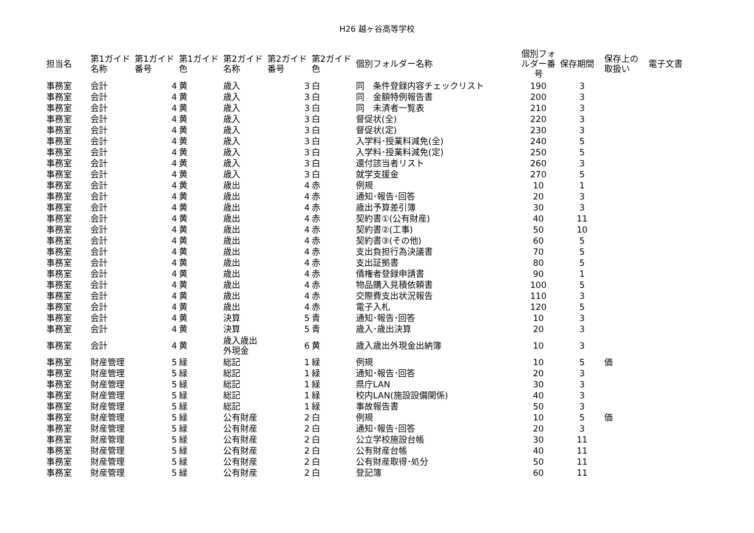H26 越ヶ谷高等学校
| 担当名 | 第1ガイド 名称 | 第1ガイド 番号 | 第1ガイド 色 | 第2ガイド 名称 | 第2ガイド 番号 | 第2ガイド 色 | 個別フォルダー名称 | 個別フォ ルダー番 号 | 保存期間 | 保存上の 取扱い | 電子文書 |
| --- | --- | --- | --- | --- | --- | --- | --- | --- | --- | --- | --- |
| 事務室 | 会計 | 4 | 黄 | 歳入 | 3 | 白 | 同 条件登録内容チェックリスト | 190 | 3 | | |
| 事務室 | 会計 | 4 | 黄 | 歳入 | 3 | 白 | 同 金額特例報告書 | 200 | 3 | | |
| 事務室 | 会計 | 4 | 黄 | 歳入 | 3 | 白 | 同 未済者一覧表 | 210 | 3 | | |
| 事務室 | 会計 | 4 | 黄 | 歳入 | 3 | 白 | 督促状(全) | 220 | 3 | | |
| 事務室 | 会計 | 4 | 黄 | 歳入 | 3 | 白 | 督促状(定) | 230 | 3 | | |
| 事務室 | 会計 | 4 | 黄 | 歳入 | 3 | 白 | 入学料･授業料減免(全) | 240 | 5 | | |
| 事務室 | 会計 | 4 | 黄 | 歳入 | 3 | 白 | 入学料･授業料減免(定) | 250 | 5 | | |
| 事務室 | 会計 | 4 | 黄 | 歳入 | 3 | 白 | 還付該当者リスト | 260 | 3 | | |
| 事務室 | 会計 | 4 | 黄 | 歳入 | 3 | 白 | 就学支援金 | 270 | 5 | | |
| 事務室 | 会計 | 4 | 黄 | 歳出 | 4 | 赤 | 例規 | 10 | 1 | | |
| 事務室 | 会計 | 4 | 黄 | 歳出 | 4 | 赤 | 通知･報告･回答 | 20 | 3 | | |
| 事務室 | 会計 | 4 | 黄 | 歳出 | 4 | 赤 | 歳出予算差引簿 | 30 | 3 | | |
| 事務室 | 会計 | 4 | 黄 | 歳出 | 4 | 赤 | 契約書①(公有財産) | 40 | 11 | | |
| 事務室 | 会計 | 4 | 黄 | 歳出 | 4 | 赤 | 契約書②(工事) | 50 | 10 | | |
| 事務室 | 会計 | 4 | 黄 | 歳出 | 4 | 赤 | 契約書③(その他) | 60 | 5 | | |
| 事務室 | 会計 | 4 | 黄 | 歳出 | 4 | 赤 | 支出負担行為決議書 | 70 | 5 | | |
| 事務室 | 会計 | 4 | 黄 | 歳出 | 4 | 赤 | 支出証拠書 | 80 | 5 | | |
| 事務室 | 会計 | 4 | 黄 | 歳出 | 4 | 赤 | 債権者登録申請書 | 90 | 1 | | |
| 事務室 | 会計 | 4 | 黄 | 歳出 | 4 | 赤 | 物品購入見積依頼書 | 100 | 5 | | |
| 事務室 | 会計 | 4 | 黄 | 歳出 | 4 | 赤 | 交際費支出状況報告 | 110 | 3 | | |
| 事務室 | 会計 | 4 | 黄 | 歳出 | 4 | 赤 | 電子入札 | 120 | 5 | | |
| 事務室 | 会計 | 4 | 黄 | 決算 | 5 | 青 | 通知･報告･回答 | 10 | 3 | | |
| 事務室 | 会計 | 4 | 黄 | 決算 | 5 | 青 | 歳入･歳出決算 | 20 | 3 | | |
| 事務室 | 会計 | 4 | 黄 | 歳入歳出 外現金 | 6 | 黄 | 歳入歳出外現金出納簿 | 10 | 3 | | |
| 事務室 | 財産管理 | 5 | 緑 | 総記 | 1 | 緑 | 例規 | 10 | 5 | 価 | |
| 事務室 | 財産管理 | 5 | 緑 | 総記 | 1 | 緑 | 通知･報告･回答 | 20 | 3 | | |
| 事務室 | 財産管理 | 5 | 緑 | 総記 | 1 | 緑 | 県庁LAN | 30 | 3 | | |
| 事務室 | 財産管理 | 5 | 緑 | 総記 | 1 | 緑 | 校内LAN(施設設備関係) | 40 | 3 | | |
| 事務室 | 財産管理 | 5 | 緑 | 総記 | 1 | 緑 | 事故報告書 | 50 | 3 | | |
| 事務室 | 財産管理 | 5 | 緑 | 公有財産 | 2 | 白 | 例規 | 10 | 5 | 価 | |
| 事務室 | 財産管理 | 5 | 緑 | 公有財産 | 2 | 白 | 通知･報告･回答 | 20 | 3 | | |
| 事務室 | 財産管理 | 5 | 緑 | 公有財産 | 2 | 白 | 公立学校施設台帳 | 30 | 11 | | |
| 事務室 | 財産管理 | 5 | 緑 | 公有財産 | 2 | 白 | 公有財産台帳 | 40 | 11 | | |
| 事務室 | 財産管理 | 5 | 緑 | 公有財産 | 2 | 白 | 公有財産取得･処分 | 50 | 11 | | |
| 事務室 | 財産管理 | 5 | 緑 | 公有財産 | 2 | 白 | 登記簿 | 60 | 11 | | |